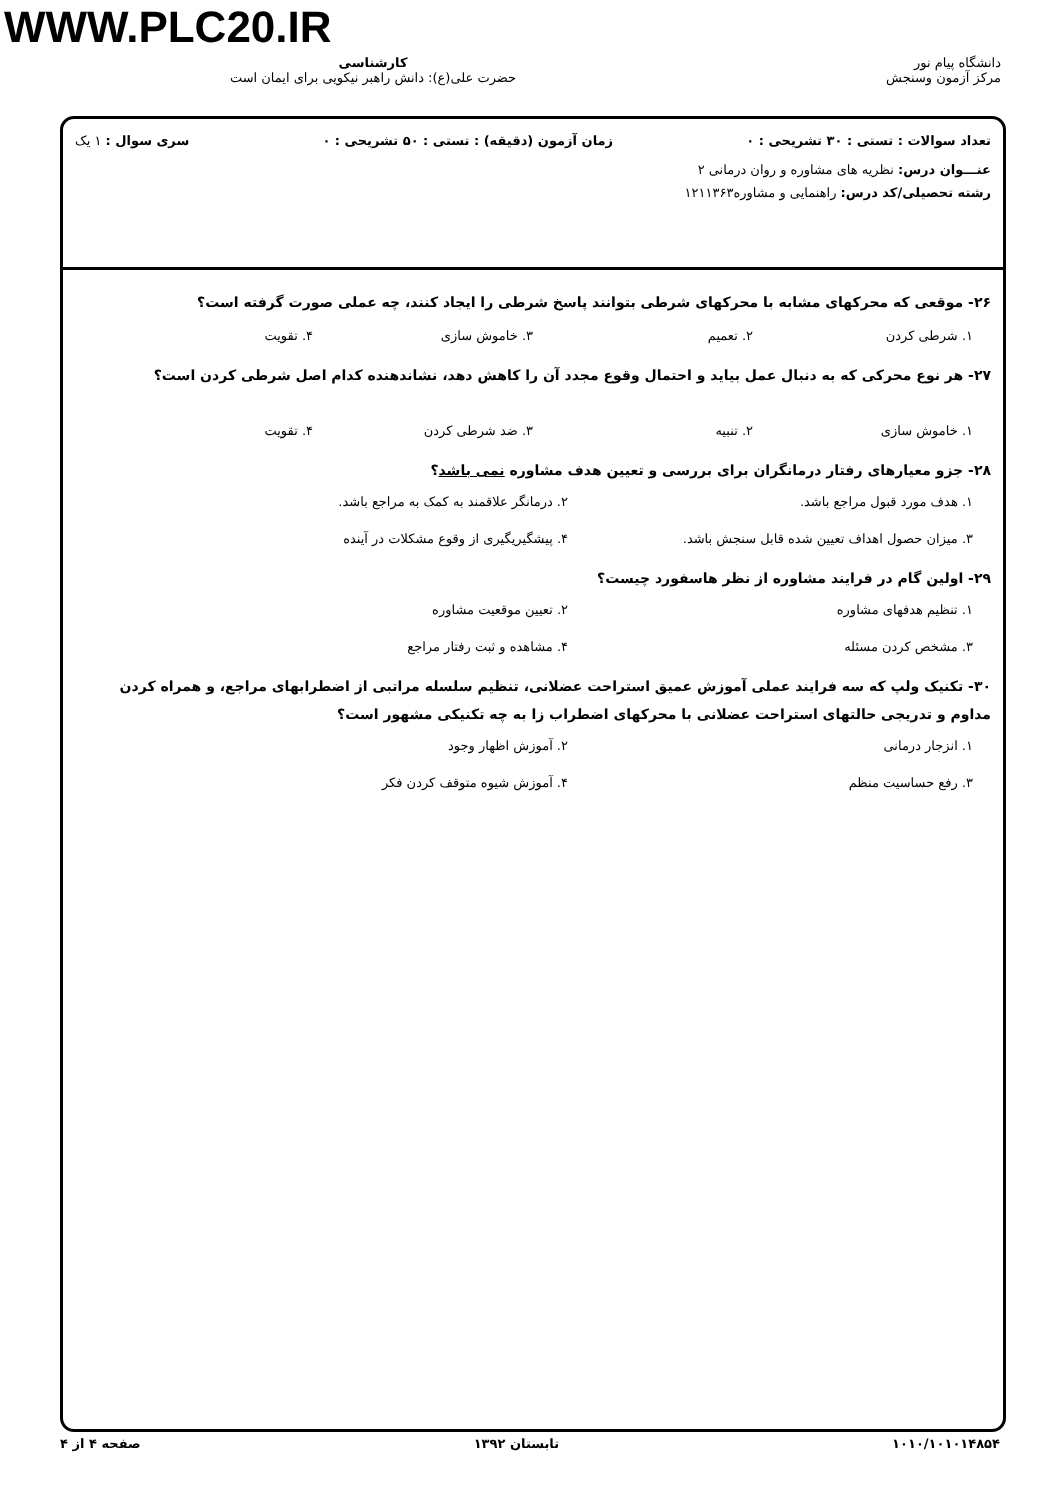WWW.PLC20.IR
دانشگاه پیام نور
مرکز آزمون وسنجش
کارشناسی
حضرت علی(ع): دانش راهبر نیکویی برای ایمان است
تعداد سوالات : تستی : ۳۰ تشریحی : ۰ زمان آزمون (دقیقه) : تستی : ۵۰ تشریحی : ۰ سری سوال : ۱ یک
عنـــوان درس: نظریه های مشاوره و روان درمانی ۲
رشته تحصیلی/کد درس: راهنمایی و مشاوره۱۲۱۱۳۶۳
۲۶- موقعی که محرکهای مشابه با محرکهای شرطی بتوانند پاسخ شرطی را ایجاد کنند، چه عملی صورت گرفته است؟
۱. شرطی کردن ۲. تعمیم ۳. خاموش سازی ۴. تقویت
۲۷- هر نوع محرکی که به دنبال عمل بیاید و احتمال وقوع مجدد آن را کاهش دهد، نشاندهنده کدام اصل شرطی کردن است؟
۱. خاموش سازی ۲. تنبیه ۳. ضد شرطی کردن ۴. تقویت
۲۸- جزو معیارهای رفتار درمانگران برای بررسی و تعیین هدف مشاوره نمی باشد؟
۱. هدف مورد قبول مراجع باشد. ۲. درمانگر علاقمند به کمک به مراجع باشد. ۳. میزان حصول اهداف تعیین شده قابل سنجش باشد. ۴. پیشگیریگیری از وقوع مشکلات در آینده
۲۹- اولین گام در فرایند مشاوره از نظر هاسفورد چیست؟
۱. تنظیم هدفهای مشاوره ۲. تعیین موقعیت مشاوره ۳. مشخص کردن مسئله ۴. مشاهده و ثبت رفتار مراجع
۳۰- تکنیک ولپ که سه فرایند عملی آموزش عمیق استراحت عضلانی، تنظیم سلسله مراتبی از اضطرابهای مراجع، و همراه کردن مداوم و تدریجی حالتهای استراحت عضلانی با محرکهای اضطراب زا به چه تکنیکی مشهور است؟
۱. انزجار درمانی ۲. آموزش اظهار وجود ۳. رفع حساسیت منظم ۴. آموزش شیوه متوقف کردن فکر
۱۰۱۰/۱۰۱۰۱۴۸۵۴ تابستان ۱۳۹۲ صفحه ۴ از ۴